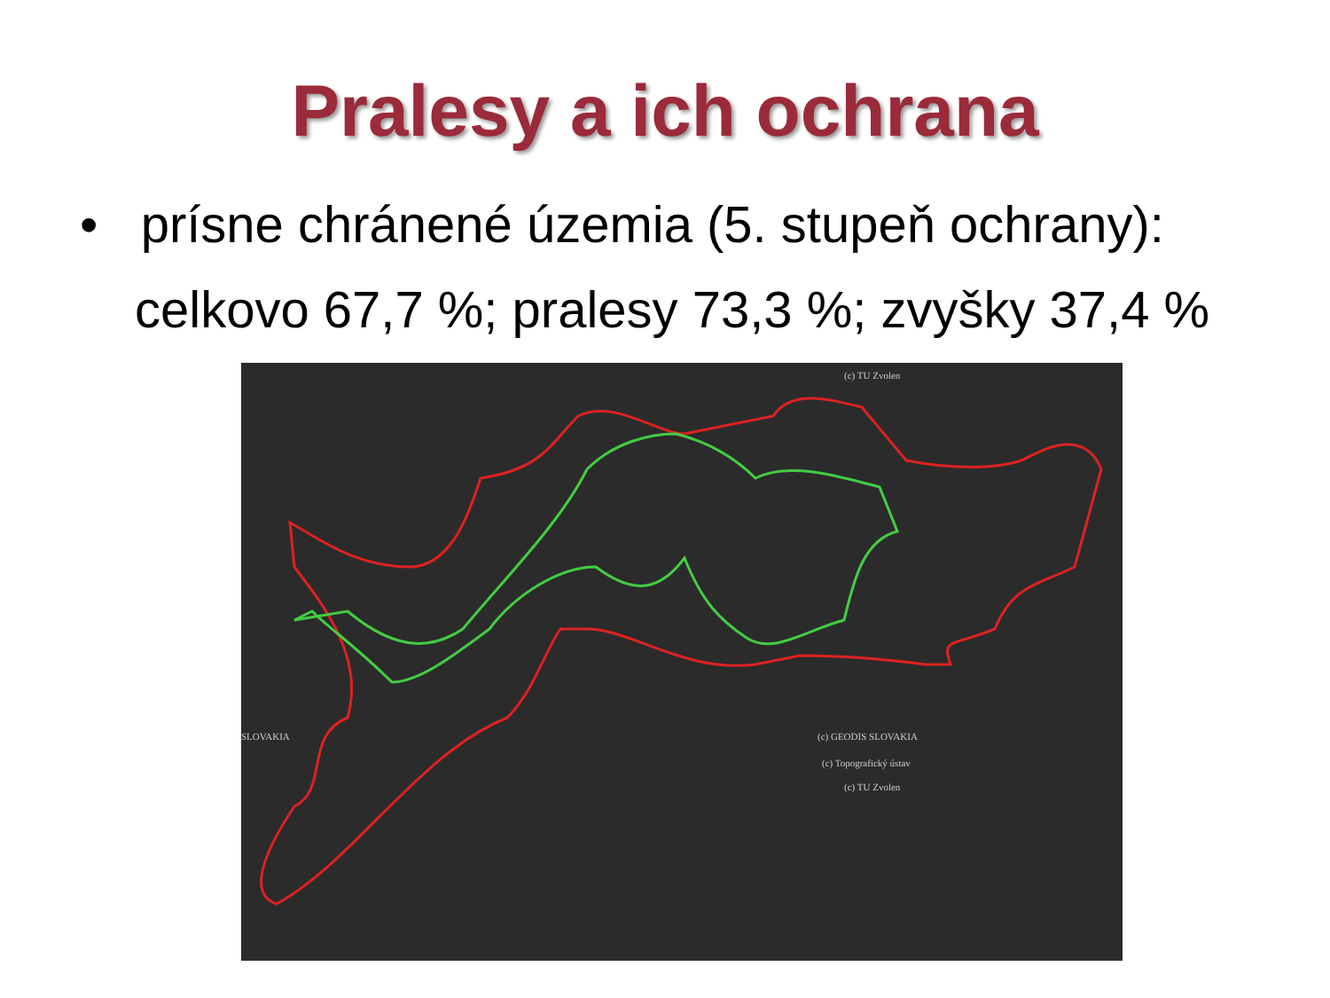Pralesy a ich ochrana
• prísne chránené územia (5. stupeň ochrany):
celkovo 67,7 %; pralesy 73,3 %; zvyšky 37,4 %
(c) TU Zvolen
SLOVAKIA (c) GEODIS SLOVAKIA
(c) Topografický ústav
(c) TU Zvolen